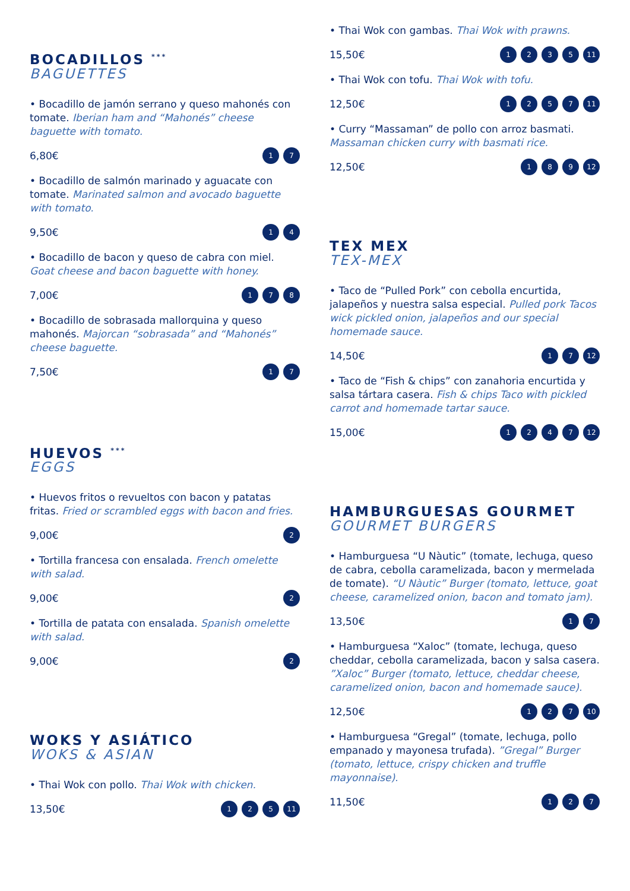BOCADILLOS <sup>***</sup>
BAGUETTES
• Bocadillo de jamón serrano y queso mahonés con tomate. Iberian ham and “Mahonés” cheese baguette with tomato.
6,80€ 17
• Bocadillo de salmón marinado y aguacate con tomate. Marinated salmon and avocado baguette with tomato.
9,50€ 14
• Bocadillo de bacon y queso de cabra con miel. Goat cheese and bacon baguette with honey.
7,00€ 178
• Bocadillo de sobrasada mallorquina y queso mahonés. Majorcan “sobrasada” and “Mahonés” cheese baguette.
7,50€ 17
HUEVOS <sup>***</sup>
EGGS
• Huevos fritos o revueltos con bacon y patatas fritas. Fried or scrambled eggs with bacon and fries.
9,00€ 2
• Tortilla francesa con ensalada. French omelette with salad.
9,00€ 2
• Tortilla de patata con ensalada. Spanish omelette with salad.
9,00€ 2
WOKS Y ASIÁTICO
WOKS & ASIAN
• Thai Wok con pollo. Thai Wok with chicken.
13,50€ 125 11
• Thai Wok con gambas. Thai Wok with prawns.
15,50€ 1235 11
• Thai Wok con tofu. Thai Wok with tofu.
12,50€ 1257 11
• Curry “Massaman” de pollo con arroz basmati. Massaman chicken curry with basmati rice.
12,50€ 189 12
TEX MEX
TEX-MEX
• Taco de “Pulled Pork” con cebolla encurtida, jalapeños y nuestra salsa especial. Pulled pork Tacos wick pickled onion, jalapeños and our special homemade sauce.
14,50€ 17 12
• Taco de “Fish & chips” con zanahoria encurtida y salsa tártara casera. Fish & chips Taco with pickled carrot and homemade tartar sauce.
15,00€ 1247 12
HAMBURGUESAS GOURMET
GOURMET BURGERS
• Hamburguesa “U Nàutic” (tomate, lechuga, queso de cabra, cebolla caramelizada, bacon y mermelada de tomate). “U Nàutic” Burger (tomato, lettuce, goat cheese, caramelized onion, bacon and tomato jam).
13,50€ 17
• Hamburguesa “Xaloc” (tomate, lechuga, queso cheddar, cebolla caramelizada, bacon y salsa casera. ”Xaloc” Burger (tomato, lettuce, cheddar cheese, caramelized onion, bacon and homemade sauce).
12,50€ 127 10
• Hamburguesa “Gregal” (tomate, lechuga, pollo empanado y mayonesa trufada). ”Gregal” Burger (tomato, lettuce, crispy chicken and truffle mayonnaise).
11,50€ 127